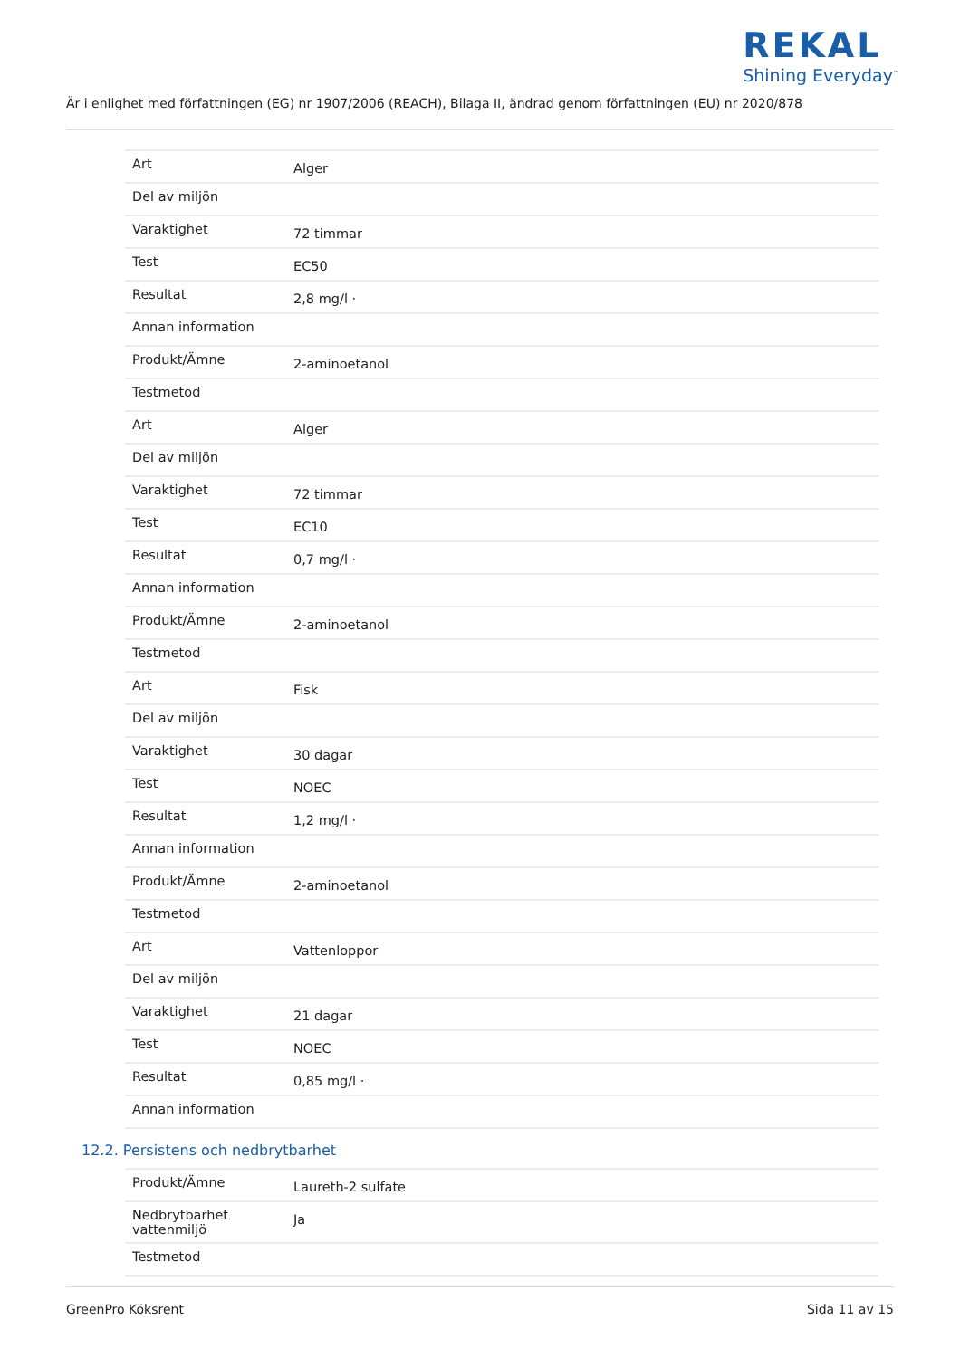REKAL
Shining Everyday<sup>™</sup>
Är i enlighet med författningen (EG) nr 1907/2006 (REACH), Bilaga II, ändrad genom författningen (EU) nr 2020/878
| Art | Alger |
| Del av miljön | |
| Varaktighet | 72 timmar |
| Test | EC50 |
| Resultat | 2,8 mg/l · |
| Annan information | |
| Produkt/Ämne | 2-aminoetanol |
| Testmetod | |
| Art | Alger |
| Del av miljön | |
| Varaktighet | 72 timmar |
| Test | EC10 |
| Resultat | 0,7 mg/l · |
| Annan information | |
| Produkt/Ämne | 2-aminoetanol |
| Testmetod | |
| Art | Fisk |
| Del av miljön | |
| Varaktighet | 30 dagar |
| Test | NOEC |
| Resultat | 1,2 mg/l · |
| Annan information | |
| Produkt/Ämne | 2-aminoetanol |
| Testmetod | |
| Art | Vattenloppor |
| Del av miljön | |
| Varaktighet | 21 dagar |
| Test | NOEC |
| Resultat | 0,85 mg/l · |
| Annan information | |
12.2. Persistens och nedbrytbarhet
| Produkt/Ämne | Laureth-2 sulfate |
| Nedbrytbarhet vattenmiljö | Ja |
| Testmetod | |
GreenPro Köksrent Sida 11 av 15